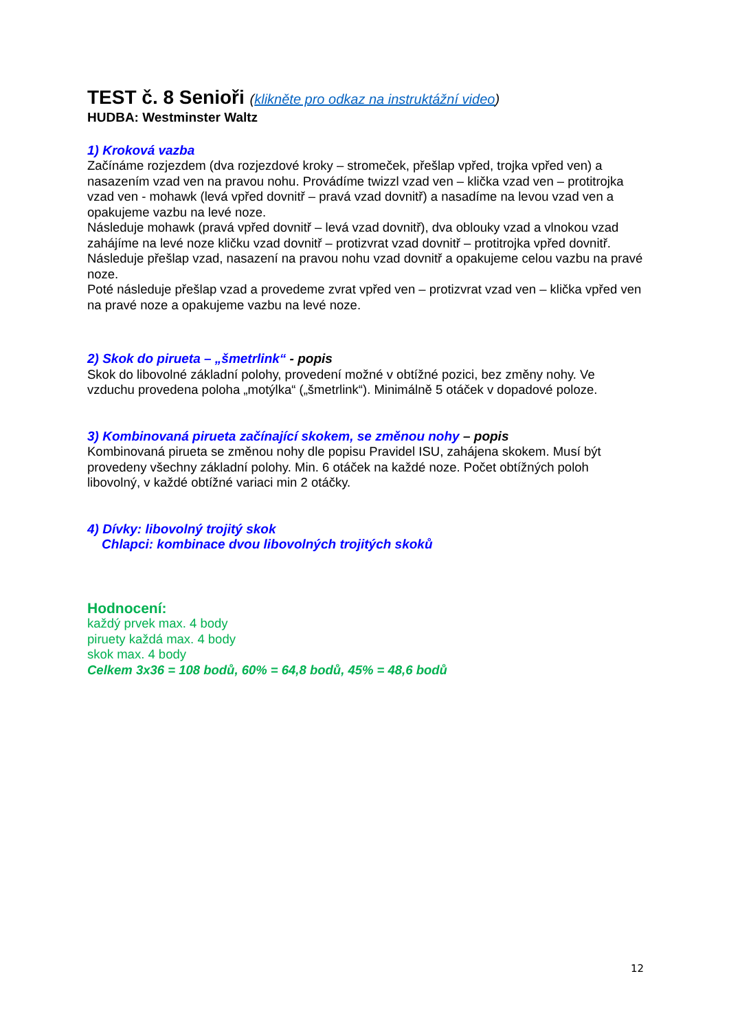TEST č. 8 Senioři (klikněte pro odkaz na instruktážní video)
HUDBA: Westminster Waltz
1) Kroková vazba
Začínáme rozjezdem (dva rozjezdové kroky – stromeček, přešlap vpřed, trojka vpřed ven) a nasazením vzad ven na pravou nohu. Provádíme twizzl vzad ven – klička vzad ven – protitrojka vzad ven - mohawk (levá vpřed dovnitř – pravá vzad dovnitř) a nasadíme na levou vzad ven a opakujeme vazbu na levé noze.
Následuje mohawk (pravá vpřed dovnitř – levá vzad dovnitř), dva oblouky vzad a vlnokou vzad zahájíme na levé noze kličku vzad dovnitř – protizvrat vzad dovnitř – protitrojka vpřed dovnitř. Následuje přešlap vzad, nasazení na pravou nohu vzad dovnitř a opakujeme celou vazbu na pravé noze.
Poté následuje přešlap vzad a provedeme zvrat vpřed ven – protizvrat vzad ven – klička vpřed ven na pravé noze a opakujeme vazbu na levé noze.
2) Skok do pirueta – „šmetrlink“ - popis
Skok do libovolné základní polohy, provedení možné v obtížné pozici, bez změny nohy. Ve vzduchu provedena poloha „motýlka“ („šmetrlink“). Minimálně 5 otáček v dopadové poloze.
3) Kombinovaná pirueta začínající skokem, se změnou nohy – popis
Kombinovaná pirueta se změnou nohy dle popisu Pravidel ISU, zahájena skokem. Musí být provedeny všechny základní polohy. Min. 6 otáček na každé noze. Počet obtížných poloh libovolný, v každé obtížné variaci min 2 otáčky.
4) Dívky: libovolný trojitý skok
Chlapci: kombinace dvou libovolných trojitých skoků
Hodnocení:
každý prvek max. 4 body
piruety každá max. 4 body
skok max. 4 body
Celkem 3x36 = 108 bodů, 60% = 64,8 bodů, 45% = 48,6 bodů
12